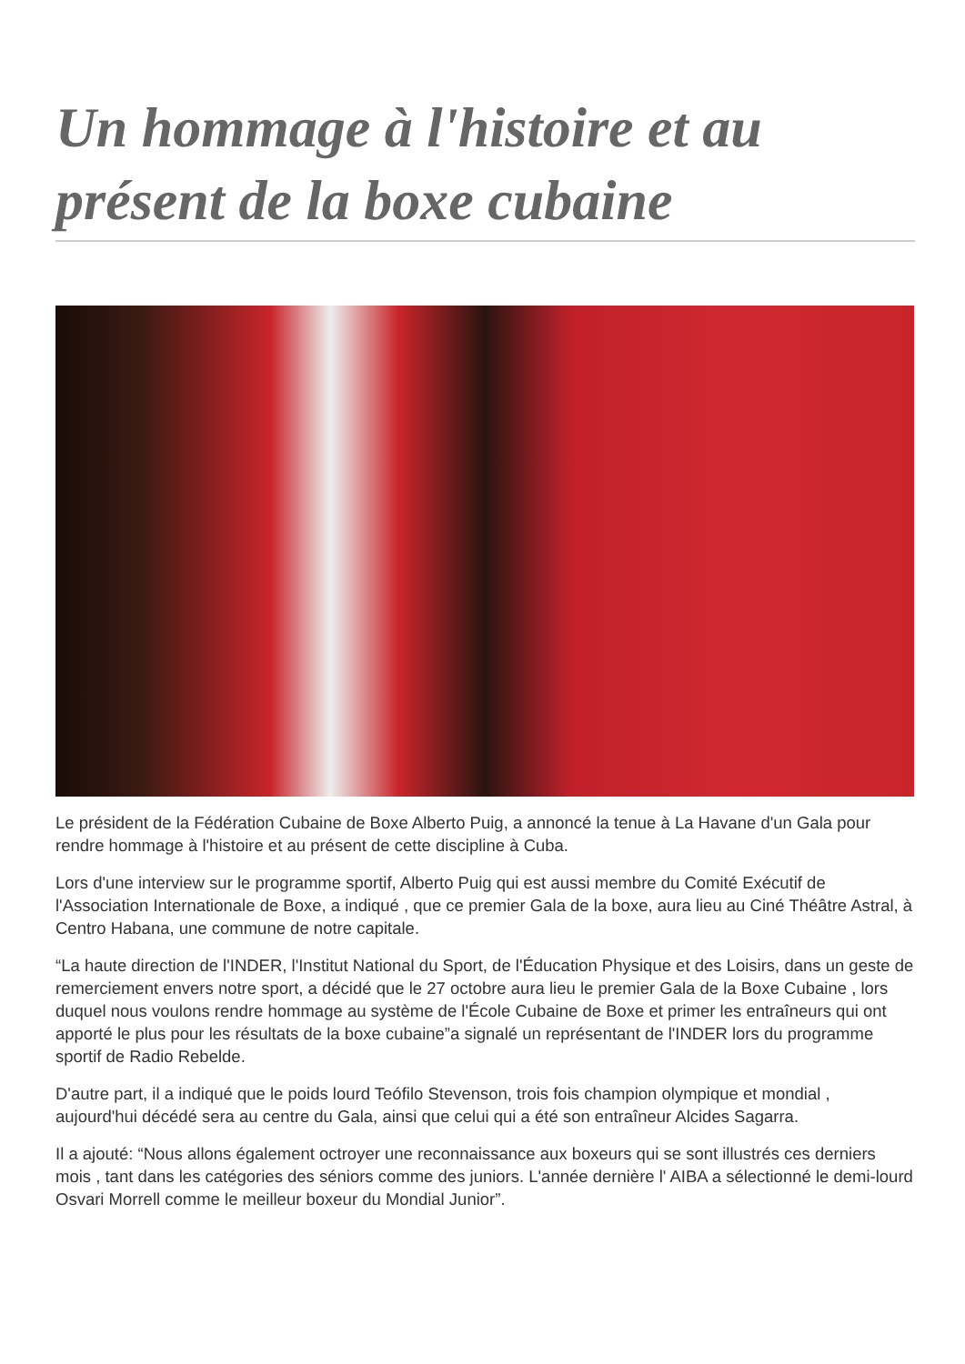Un hommage à l'histoire et au présent de la boxe cubaine
Le président de la Fédération Cubaine de Boxe Alberto Puig, a annoncé la tenue à La Havane d'un Gala pour rendre hommage à l'histoire et au présent de cette discipline à Cuba.
Lors d'une interview sur le programme sportif, Alberto Puig qui est aussi membre du Comité Exécutif de l'Association Internationale de Boxe, a indiqué , que ce premier Gala de la boxe, aura lieu au Ciné Théâtre Astral, à Centro Habana, une commune de notre capitale.
“La haute direction de l'INDER, l'Institut National du Sport, de l'Éducation Physique et des Loisirs, dans un geste de remerciement envers notre sport, a décidé que le 27 octobre aura lieu le premier Gala de la Boxe Cubaine , lors duquel nous voulons rendre hommage au système de l'École Cubaine de Boxe et primer les entraîneurs qui ont apporté le plus pour les résultats de la boxe cubaine”a signalé un représentant de l'INDER lors du programme sportif de Radio Rebelde.
D'autre part, il a indiqué que le poids lourd Teófilo Stevenson, trois fois champion olympique et mondial , aujourd'hui décédé sera au centre du Gala, ainsi que celui qui a été son entraîneur Alcides Sagarra.
Il a ajouté: “Nous allons également octroyer une reconnaissance aux boxeurs qui se sont illustrés ces derniers mois , tant dans les catégories des séniors comme des juniors. L'année dernière l' AIBA a sélectionné le demi-lourd Osvari Morrell comme le meilleur boxeur du Mondial Junior”.